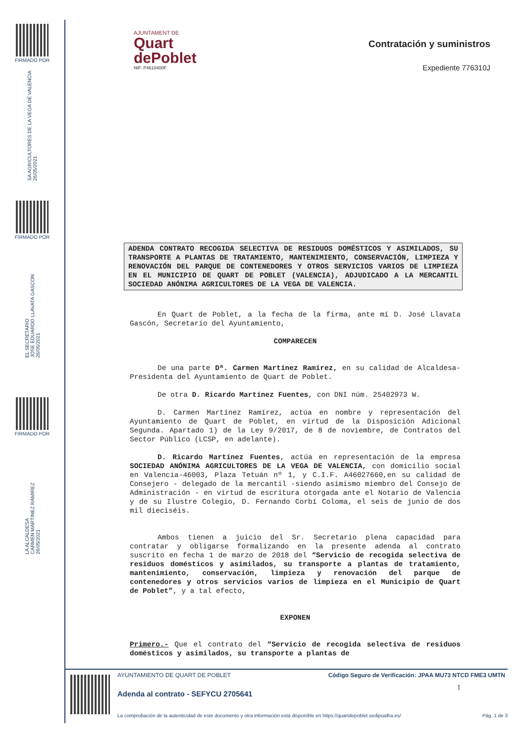FIRMADO POR
SA AGRICULTORES DE LA VEGA DE VALENCIA
26/05/2021
FIRMADO POR
EL SECRETARIO
JOSE EDUARDO LLAVATA GASCON
26/05/2021
FIRMADO POR
LA ALCALDESA
CARMEN MARTINEZ RAMIREZ
26/05/2021
Contratación y suministros
Expediente 776310J
AJUNTAMENT DE
Quart
dePoblet
NIF: P4610400F
ADENDA CONTRATO RECOGIDA SELECTIVA DE RESIDUOS DOMÉSTICOS Y ASIMILADOS, SU TRANSPORTE A PLANTAS DE TRATAMIENTO, MANTENIMIENTO, CONSERVACIÓN, LIMPIEZA Y RENOVACIÓN DEL PARQUE DE CONTENEDORES Y OTROS SERVICIOS VARIOS DE LIMPIEZA EN EL MUNICIPIO DE QUART DE POBLET (VALENCIA), ADJUDICADO A LA MERCANTIL SOCIEDAD ANÓNIMA AGRICULTORES DE LA VEGA DE VALENCIA.
En Quart de Poblet, a la fecha de la firma, ante mí D. José Llavata Gascón, Secretario del Ayuntamiento,
COMPARECEN
De una parte Dª. Carmen Martínez Ramírez, en su calidad de Alcaldesa-Presidenta del Ayuntamiento de Quart de Poblet.
De otra D. Ricardo Martínez Fuentes, con DNI núm. 25402973 W.
D. Carmen Martínez Ramírez, actúa en nombre y representación del Ayuntamiento de Quart de Poblet, en virtud de la Disposición Adicional Segunda. Apartado 1) de la Ley 9/2017, de 8 de noviembre, de Contratos del Sector Público (LCSP, en adelante).
D. Ricardo Martínez Fuentes, actúa en representación de la empresa SOCIEDAD ANÓNIMA AGRICULTORES DE LA VEGA DE VALENCIA, con domicilio social en Valencia-46003, Plaza Tetuán nº 1, y C.I.F. A46027660,en su calidad de Consejero - delegado de la mercantil -siendo asimismo miembro del Consejo de Administración - en virtud de escritura otorgada ante el Notario de Valencia y de su Ilustre Colegio, D. Fernando Corbí Coloma, el seis de junio de dos mil dieciséis.
Ambos tienen a juicio del Sr. Secretario plena capacidad para contratar y obligarse formalizando en la presente adenda al contrato suscrito en fecha 1 de marzo de 2018 del “Servicio de recogida selectiva de residuos domésticos y asimilados, su transporte a plantas de tratamiento, mantenimiento, conservación, limpieza y renovación del parque de contenedores y otros servicios varios de limpieza en el Municipio de Quart de Poblet”, y a tal efecto,
EXPONEN
Primero.- Que el contrato del “Servicio de recogida selectiva de residuos domésticos y asimilados, su transporte a plantas de
1
AYUNTAMIENTO DE QUART DE POBLET Código Seguro de Verificación: JPAA MU73 NTCD FME3 UMTN
Adenda al contrato - SEFYCU 2705641
La comprobación de la autenticidad de este documento y otra información está disponible en https://quartdepoblet.sedipualba.es/ Pág. 1 de 3